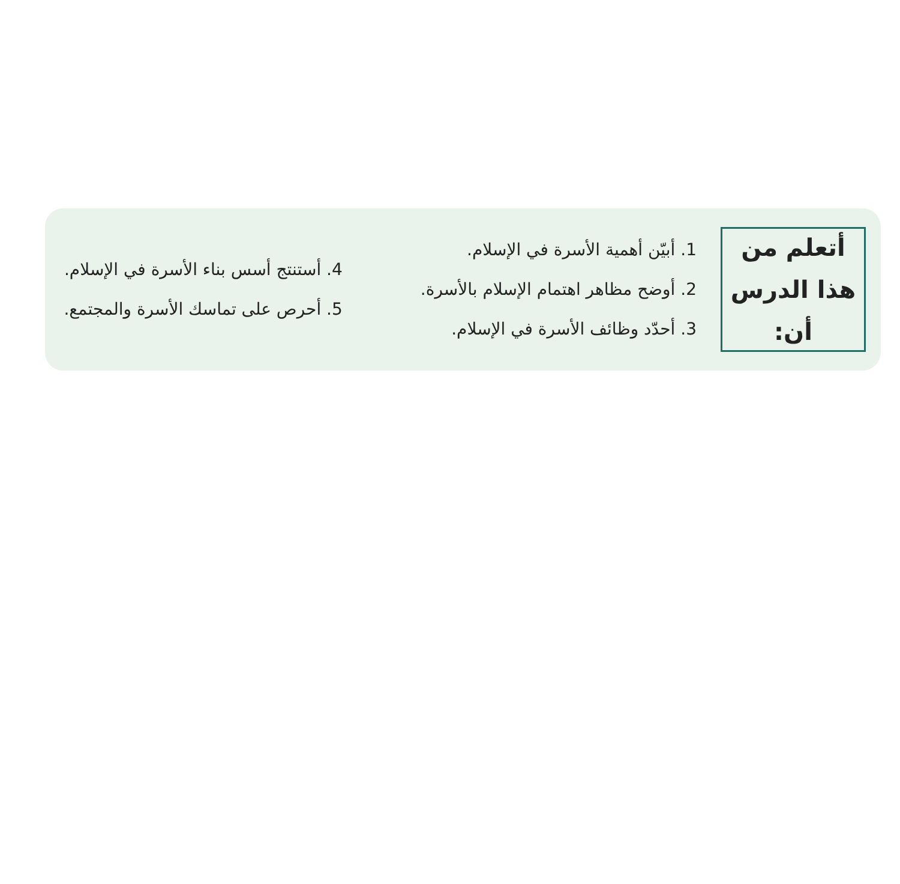أتعلم من
هذا الدرس أن:
1. أبيّن أهمية الأسرة في الإسلام.
2. أوضح مظاهر اهتمام الإسلام بالأسرة.
3. أحدّد وظائف الأسرة في الإسلام.
4. أستنتج أسس بناء الأسرة في الإسلام.
5. أحرص على تماسك الأسرة والمجتمع.